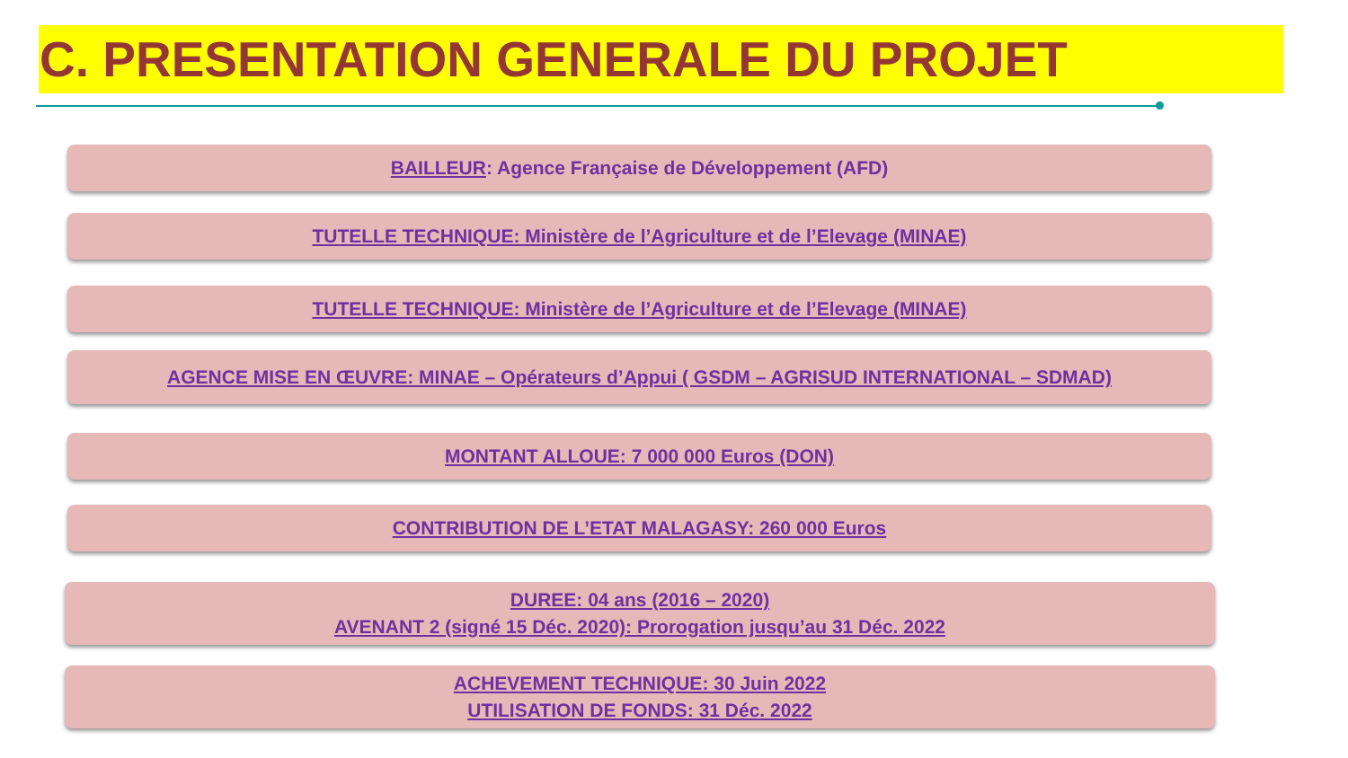C. PRESENTATION GENERALE DU PROJET
BAILLEUR: Agence Française de Développement (AFD)
TUTELLE TECHNIQUE: Ministère de l’Agriculture et de l’Elevage (MINAE)
TUTELLE TECHNIQUE: Ministère de l’Agriculture et de l’Elevage (MINAE)
AGENCE MISE EN ŒUVRE: MINAE – Opérateurs d’Appui ( GSDM – AGRISUD INTERNATIONAL – SDMAD)
MONTANT ALLOUE: 7 000 000 Euros (DON)
CONTRIBUTION DE L’ETAT MALAGASY: 260 000 Euros
DUREE: 04 ans (2016 – 2020)
AVENANT 2 (signé 15 Déc. 2020): Prorogation jusqu’au 31 Déc. 2022
ACHEVEMENT TECHNIQUE: 30 Juin 2022
UTILISATION DE FONDS: 31 Déc. 2022